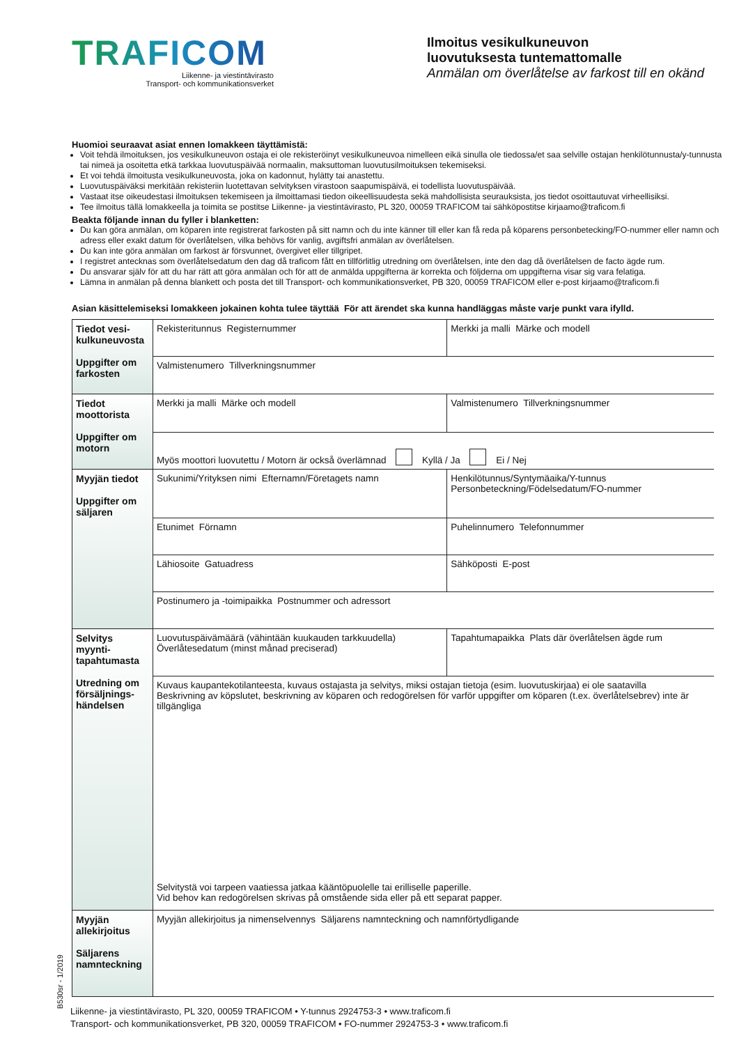TRAFICOM
Liikenne- ja viestintävirasto
Transport- och kommunikationsverket
Ilmoitus vesikulkuneuvon
luovutuksesta tuntemattomalle
Anmälan om överlåtelse av farkost till en okänd
Huomioi seuraavat asiat ennen lomakkeen täyttämistä:
Voit tehdä ilmoituksen, jos vesikulkuneuvon ostaja ei ole rekisteröinyt vesikulkuneuvoa nimelleen eikä sinulla ole tiedossa/et saa selville ostajan henkilötunnusta/y-tunnusta tai nimeä ja osoitetta etkä tarkkaa luovutuspäivää normaalin, maksuttoman luovutusilmoituksen tekemiseksi.
Et voi tehdä ilmoitusta vesikulkuneuvosta, joka on kadonnut, hylätty tai anastettu.
Luovutuspäiväksi merkitään rekisteriin luotettavan selvityksen virastoon saapumispäivä, ei todellista luovutuspäivää.
Vastaat itse oikeudestasi ilmoituksen tekemiseen ja ilmoittamasi tiedon oikeellisuudesta sekä mahdollisista seurauksista, jos tiedot osoittautuvat virheellisiksi.
Tee ilmoitus tällä lomakkeella ja toimita se postitse Liikenne- ja viestintävirasto, PL 320, 00059 TRAFICOM tai sähköpostitse kirjaamo@traficom.fi
Beakta följande innan du fyller i blanketten:
Du kan göra anmälan, om köparen inte registrerat farkosten på sitt namn och du inte känner till eller kan få reda på köparens personbetecking/FO-nummer eller namn och adress eller exakt datum för överlåtelsen, vilka behövs för vanlig, avgiftsfri anmälan av överlåtelsen.
Du kan inte göra anmälan om farkost är försvunnet, övergivet eller tillgripet.
I registret antecknas som överlåtelsedatum den dag då traficom fått en tillförlitlig utredning om överlåtelsen, inte den dag då överlåtelsen de facto ägde rum.
Du ansvarar själv för att du har rätt att göra anmälan och för att de anmälda uppgifterna är korrekta och följderna om uppgifterna visar sig vara felatiga.
Lämna in anmälan på denna blankett och posta det till Transport- och kommunikationsverket, PB 320, 00059 TRAFICOM eller e-post kirjaamo@traficom.fi
Asian käsittelemiseksi lomakkeen jokainen kohta tulee täyttää För att ärendet ska kunna handläggas måste varje punkt vara ifylld.
| Tiedot vesi-kulkuneuvosta Uppgifter om farkosten | Rekisteritunnus Registernummer | Merkki ja malli Märke och modell | |
| | Valmistenumero Tillverkningsnummer | | |
| Tiedot moottorista Uppgifter om motorn | Merkki ja malli Märke och modell | | Valmistenumero Tillverkningsnummer |
| | Myös moottori luovutettu / Motorn är också överlämnad Kyllä / Ja Ei / Nej | | |
| Myyjän tiedot Uppgifter om säljaren | Sukunimi/Yrityksen nimi Efternamn/Företagets namn | | Henkilötunnus/Syntymäaika/Y-tunnus Personbeteckning/Födelsedatum/FO-nummer |
| | Etunimet Förnamn | | Puhelinnumero Telefonnummer |
| | Lähiosoite Gatuadress | | Sähköposti E-post |
| | Postinumero ja -toimipaikka Postnummer och adressort | | |
| Selvitys myynti-tapahtumasta Utredning om försäljnings-händelsen | Luovutuspäivämäärä (vähintään kuukauden tarkkuudella) Överlåtesedatum (minst månad preciserad) | Tapahtumapaikka Plats där överlåtelsen ägde rum | |
| | Kuvaus kaupantekotilanteesta, kuvaus ostajasta ja selvitys, miksi ostajan tietoja (esim. luovutuskirjaa) ei ole saatavilla Beskrivning av köpslutet, beskrivning av köparen och redogörelsen för varför uppgifter om köparen (t.ex. överlåtelsebrev) inte är tillgängliga Selvitystä voi tarpeen vaatiessa jatkaa kääntöpuolelle tai erilliselle paperille. Vid behov kan redogörelsen skrivas på omstående sida eller på ett separat papper. | | |
| Myyjän allekirjoitus Säljarens namnteckning | Myyjän allekirjoitus ja nimenselvennys Säljarens namnteckning och namnförtydligande | | |
Liikenne- ja viestintävirasto, PL 320, 00059 TRAFICOM • Y-tunnus 2924753-3 • www.traficom.fi
Transport- och kommunikationsverket, PB 320, 00059 TRAFICOM • FO-nummer 2924753-3 • www.traficom.fi
B530sr - 1/2019